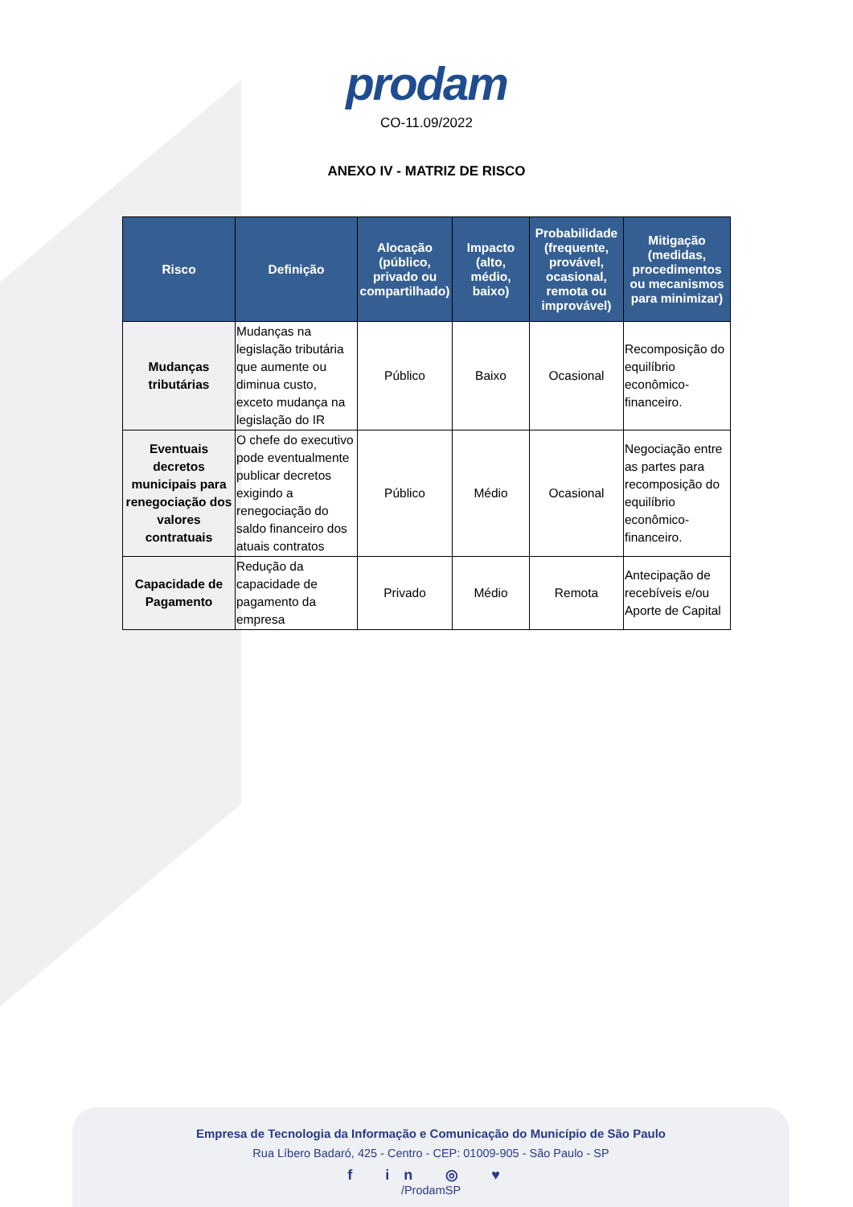prodam
CO-11.09/2022
ANEXO IV - MATRIZ DE RISCO
| Risco | Definição | Alocação (público, privado ou compartilhado) | Impacto (alto, médio, baixo) | Probabilidade (frequente, provável, ocasional, remota ou improvável) | Mitigação (medidas, procedimentos ou mecanismos para minimizar) |
| --- | --- | --- | --- | --- | --- |
| Mudanças tributárias | Mudanças na legislação tributária que aumente ou diminua custo, exceto mudança na legislação do IR | Público | Baixo | Ocasional | Recomposição do equilíbrio econômico-financeiro. |
| Eventuais decretos municipais para renegociação dos valores contratuais | O chefe do executivo pode eventualmente publicar decretos exigindo a renegociação do saldo financeiro dos atuais contratos | Público | Médio | Ocasional | Negociação entre as partes para recomposição do equilíbrio econômico-financeiro. |
| Capacidade de Pagamento | Redução da capacidade de pagamento da empresa | Privado | Médio | Remota | Antecipação de recebíveis e/ou Aporte de Capital |
Empresa de Tecnologia da Informação e Comunicação do Município de São Paulo
Rua Líbero Badaró, 425 - Centro - CEP: 01009-905 - São Paulo - SP
f in ◎ ♥
/ProdamSP